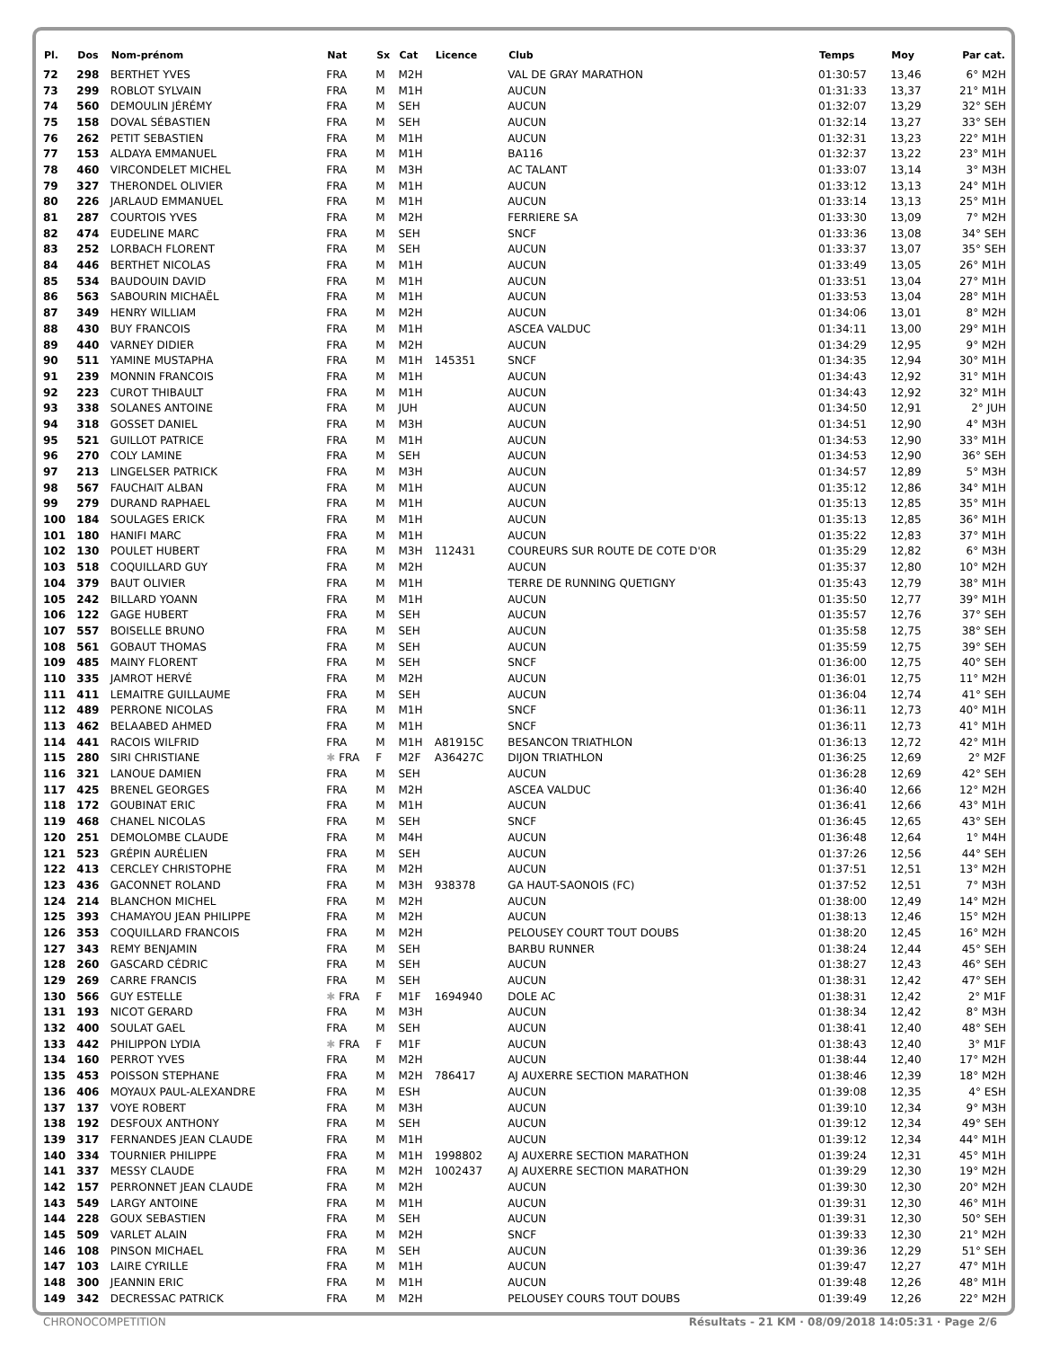| Pl. | Dos | Nom-prénom | Nat | Sx | Cat | Licence | Club | Temps | Moy | Par cat. |
| --- | --- | --- | --- | --- | --- | --- | --- | --- | --- | --- |
| 72 | 298 | BERTHET YVES | FRA | M | M2H | | VAL DE GRAY MARATHON | 01:30:57 | 13,46 | 6° M2H |
| 73 | 299 | ROBLOT SYLVAIN | FRA | M | M1H | | AUCUN | 01:31:33 | 13,37 | 21° M1H |
| 74 | 560 | DEMOULIN JÉRÉMY | FRA | M | SEH | | AUCUN | 01:32:07 | 13,29 | 32° SEH |
| 75 | 158 | DOVAL SÉBASTIEN | FRA | M | SEH | | AUCUN | 01:32:14 | 13,27 | 33° SEH |
| 76 | 262 | PETIT SEBASTIEN | FRA | M | M1H | | AUCUN | 01:32:31 | 13,23 | 22° M1H |
| 77 | 153 | ALDAYA EMMANUEL | FRA | M | M1H | | BA116 | 01:32:37 | 13,22 | 23° M1H |
| 78 | 460 | VIRCONDELET MICHEL | FRA | M | M3H | | AC TALANT | 01:33:07 | 13,14 | 3° M3H |
| 79 | 327 | THERONDEL OLIVIER | FRA | M | M1H | | AUCUN | 01:33:12 | 13,13 | 24° M1H |
| 80 | 226 | JARLAUD EMMANUEL | FRA | M | M1H | | AUCUN | 01:33:14 | 13,13 | 25° M1H |
| 81 | 287 | COURTOIS YVES | FRA | M | M2H | | FERRIERE SA | 01:33:30 | 13,09 | 7° M2H |
| 82 | 474 | EUDELINE MARC | FRA | M | SEH | | SNCF | 01:33:36 | 13,08 | 34° SEH |
| 83 | 252 | LORBACH FLORENT | FRA | M | SEH | | AUCUN | 01:33:37 | 13,07 | 35° SEH |
| 84 | 446 | BERTHET NICOLAS | FRA | M | M1H | | AUCUN | 01:33:49 | 13,05 | 26° M1H |
| 85 | 534 | BAUDOUIN DAVID | FRA | M | M1H | | AUCUN | 01:33:51 | 13,04 | 27° M1H |
| 86 | 563 | SABOURIN MICHAËL | FRA | M | M1H | | AUCUN | 01:33:53 | 13,04 | 28° M1H |
| 87 | 349 | HENRY WILLIAM | FRA | M | M2H | | AUCUN | 01:34:06 | 13,01 | 8° M2H |
| 88 | 430 | BUY FRANCOIS | FRA | M | M1H | | ASCEA VALDUC | 01:34:11 | 13,00 | 29° M1H |
| 89 | 440 | VARNEY DIDIER | FRA | M | M2H | | AUCUN | 01:34:29 | 12,95 | 9° M2H |
| 90 | 511 | YAMINE MUSTAPHA | FRA | M | M1H | 145351 | SNCF | 01:34:35 | 12,94 | 30° M1H |
| 91 | 239 | MONNIN FRANCOIS | FRA | M | M1H | | AUCUN | 01:34:43 | 12,92 | 31° M1H |
| 92 | 223 | CUROT THIBAULT | FRA | M | M1H | | AUCUN | 01:34:43 | 12,92 | 32° M1H |
| 93 | 338 | SOLANES ANTOINE | FRA | M | JUH | | AUCUN | 01:34:50 | 12,91 | 2° JUH |
| 94 | 318 | GOSSET DANIEL | FRA | M | M3H | | AUCUN | 01:34:51 | 12,90 | 4° M3H |
| 95 | 521 | GUILLOT PATRICE | FRA | M | M1H | | AUCUN | 01:34:53 | 12,90 | 33° M1H |
| 96 | 270 | COLY LAMINE | FRA | M | SEH | | AUCUN | 01:34:53 | 12,90 | 36° SEH |
| 97 | 213 | LINGELSER PATRICK | FRA | M | M3H | | AUCUN | 01:34:57 | 12,89 | 5° M3H |
| 98 | 567 | FAUCHAIT ALBAN | FRA | M | M1H | | AUCUN | 01:35:12 | 12,86 | 34° M1H |
| 99 | 279 | DURAND RAPHAEL | FRA | M | M1H | | AUCUN | 01:35:13 | 12,85 | 35° M1H |
| 100 | 184 | SOULAGES ERICK | FRA | M | M1H | | AUCUN | 01:35:13 | 12,85 | 36° M1H |
| 101 | 180 | HANIFI MARC | FRA | M | M1H | | AUCUN | 01:35:22 | 12,83 | 37° M1H |
| 102 | 130 | POULET HUBERT | FRA | M | M3H | 112431 | COUREURS SUR ROUTE DE COTE D'OR | 01:35:29 | 12,82 | 6° M3H |
| 103 | 518 | COQUILLARD GUY | FRA | M | M2H | | AUCUN | 01:35:37 | 12,80 | 10° M2H |
| 104 | 379 | BAUT OLIVIER | FRA | M | M1H | | TERRE DE RUNNING QUETIGNY | 01:35:43 | 12,79 | 38° M1H |
| 105 | 242 | BILLARD YOANN | FRA | M | M1H | | AUCUN | 01:35:50 | 12,77 | 39° M1H |
| 106 | 122 | GAGE HUBERT | FRA | M | SEH | | AUCUN | 01:35:57 | 12,76 | 37° SEH |
| 107 | 557 | BOISELLE BRUNO | FRA | M | SEH | | AUCUN | 01:35:58 | 12,75 | 38° SEH |
| 108 | 561 | GOBAUT THOMAS | FRA | M | SEH | | AUCUN | 01:35:59 | 12,75 | 39° SEH |
| 109 | 485 | MAINY FLORENT | FRA | M | SEH | | SNCF | 01:36:00 | 12,75 | 40° SEH |
| 110 | 335 | JAMROT HERVÉ | FRA | M | M2H | | AUCUN | 01:36:01 | 12,75 | 11° M2H |
| 111 | 411 | LEMAITRE GUILLAUME | FRA | M | SEH | | AUCUN | 01:36:04 | 12,74 | 41° SEH |
| 112 | 489 | PERRONE NICOLAS | FRA | M | M1H | | SNCF | 01:36:11 | 12,73 | 40° M1H |
| 113 | 462 | BELAABED AHMED | FRA | M | M1H | | SNCF | 01:36:11 | 12,73 | 41° M1H |
| 114 | 441 | RACOIS WILFRID | FRA | M | M1H | A81915C | BESANCON TRIATHLON | 01:36:13 | 12,72 | 42° M1H |
| 115 | 280 | SIRI CHRISTIANE | ✱ FRA | F | M2F | A36427C | DIJON TRIATHLON | 01:36:25 | 12,69 | 2° M2F |
| 116 | 321 | LANOUE DAMIEN | FRA | M | SEH | | AUCUN | 01:36:28 | 12,69 | 42° SEH |
| 117 | 425 | BRENEL GEORGES | FRA | M | M2H | | ASCEA VALDUC | 01:36:40 | 12,66 | 12° M2H |
| 118 | 172 | GOUBINAT ERIC | FRA | M | M1H | | AUCUN | 01:36:41 | 12,66 | 43° M1H |
| 119 | 468 | CHANEL NICOLAS | FRA | M | SEH | | SNCF | 01:36:45 | 12,65 | 43° SEH |
| 120 | 251 | DEMOLOMBE CLAUDE | FRA | M | M4H | | AUCUN | 01:36:48 | 12,64 | 1° M4H |
| 121 | 523 | GRÉPIN AURÉLIEN | FRA | M | SEH | | AUCUN | 01:37:26 | 12,56 | 44° SEH |
| 122 | 413 | CERCLEY CHRISTOPHE | FRA | M | M2H | | AUCUN | 01:37:51 | 12,51 | 13° M2H |
| 123 | 436 | GACONNET ROLAND | FRA | M | M3H | 938378 | GA HAUT-SAONOIS (FC) | 01:37:52 | 12,51 | 7° M3H |
| 124 | 214 | BLANCHON MICHEL | FRA | M | M2H | | AUCUN | 01:38:00 | 12,49 | 14° M2H |
| 125 | 393 | CHAMAYOU JEAN PHILIPPE | FRA | M | M2H | | AUCUN | 01:38:13 | 12,46 | 15° M2H |
| 126 | 353 | COQUILLARD FRANCOIS | FRA | M | M2H | | PELOUSEY COURT TOUT DOUBS | 01:38:20 | 12,45 | 16° M2H |
| 127 | 343 | REMY BENJAMIN | FRA | M | SEH | | BARBU RUNNER | 01:38:24 | 12,44 | 45° SEH |
| 128 | 260 | GASCARD CÉDRIC | FRA | M | SEH | | AUCUN | 01:38:27 | 12,43 | 46° SEH |
| 129 | 269 | CARRE FRANCIS | FRA | M | SEH | | AUCUN | 01:38:31 | 12,42 | 47° SEH |
| 130 | 566 | GUY ESTELLE | ✱ FRA | F | M1F | 1694940 | DOLE AC | 01:38:31 | 12,42 | 2° M1F |
| 131 | 193 | NICOT GERARD | FRA | M | M3H | | AUCUN | 01:38:34 | 12,42 | 8° M3H |
| 132 | 400 | SOULAT GAEL | FRA | M | SEH | | AUCUN | 01:38:41 | 12,40 | 48° SEH |
| 133 | 442 | PHILIPPON LYDIA | ✱ FRA | F | M1F | | AUCUN | 01:38:43 | 12,40 | 3° M1F |
| 134 | 160 | PERROT YVES | FRA | M | M2H | | AUCUN | 01:38:44 | 12,40 | 17° M2H |
| 135 | 453 | POISSON STEPHANE | FRA | M | M2H | 786417 | AJ AUXERRE SECTION MARATHON | 01:38:46 | 12,39 | 18° M2H |
| 136 | 406 | MOYAUX PAUL-ALEXANDRE | FRA | M | ESH | | AUCUN | 01:39:08 | 12,35 | 4° ESH |
| 137 | 137 | VOYE ROBERT | FRA | M | M3H | | AUCUN | 01:39:10 | 12,34 | 9° M3H |
| 138 | 192 | DESFOUX ANTHONY | FRA | M | SEH | | AUCUN | 01:39:12 | 12,34 | 49° SEH |
| 139 | 317 | FERNANDES JEAN CLAUDE | FRA | M | M1H | | AUCUN | 01:39:12 | 12,34 | 44° M1H |
| 140 | 334 | TOURNIER PHILIPPE | FRA | M | M1H | 1998802 | AJ AUXERRE SECTION MARATHON | 01:39:24 | 12,31 | 45° M1H |
| 141 | 337 | MESSY CLAUDE | FRA | M | M2H | 1002437 | AJ AUXERRE SECTION MARATHON | 01:39:29 | 12,30 | 19° M2H |
| 142 | 157 | PERRONNET JEAN CLAUDE | FRA | M | M2H | | AUCUN | 01:39:30 | 12,30 | 20° M2H |
| 143 | 549 | LARGY ANTOINE | FRA | M | M1H | | AUCUN | 01:39:31 | 12,30 | 46° M1H |
| 144 | 228 | GOUX SEBASTIEN | FRA | M | SEH | | AUCUN | 01:39:31 | 12,30 | 50° SEH |
| 145 | 509 | VARLET ALAIN | FRA | M | M2H | | SNCF | 01:39:33 | 12,30 | 21° M2H |
| 146 | 108 | PINSON MICHAEL | FRA | M | SEH | | AUCUN | 01:39:36 | 12,29 | 51° SEH |
| 147 | 103 | LAIRE CYRILLE | FRA | M | M1H | | AUCUN | 01:39:47 | 12,27 | 47° M1H |
| 148 | 300 | JEANNIN ERIC | FRA | M | M1H | | AUCUN | 01:39:48 | 12,26 | 48° M1H |
| 149 | 342 | DECRESSAC PATRICK | FRA | M | M2H | | PELOUSEY COURS TOUT DOUBS | 01:39:49 | 12,26 | 22° M2H |
CHRONOCOMPETITION Résultats - 21 KM · 08/09/2018 14:05:31 · Page 2/6